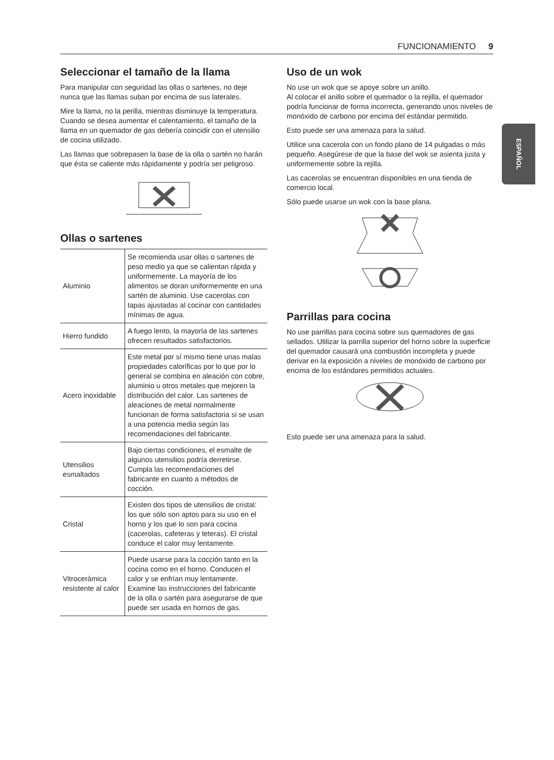FUNCIONAMIENTO 9
ESPAÑOL
Seleccionar el tamaño de la llama
Para manipular con seguridad las ollas o sartenes, no deje nunca que las llamas suban por encima de sus laterales.
Mire la llama, no la perilla, mientras disminuye la temperatura. Cuando se desea aumentar el calentamiento, el tamaño de la llama en un quemador de gas debería coincidir con el utensilio de cocina utilizado.
Las llamas que sobrepasen la base de la olla o sartén no harán que ésta se caliente más rápidamente y podría ser peligroso.
Ollas o sartenes
| Aluminio | Se recomienda usar ollas o sartenes de peso medio ya que se calientan rápida y uniformemente. La mayoría de los alimentos se doran uniformemente en una sartén de aluminio. Use cacerolas con tapas ajustadas al cocinar con cantidades mínimas de agua. |
| Hierro fundido | A fuego lento, la mayoría de las sartenes ofrecen resultados satisfactorios. |
| Acero inoxidable | Este metal por sí mismo tiene unas malas propiedades caloríficas por lo que por lo general se combina en aleación con cobre, aluminio u otros metales que mejoren la distribución del calor. Las sartenes de aleaciones de metal normalmente funcionan de forma satisfactoria si se usan a una potencia media según las recomendaciones del fabricante. |
| Utensilios esmaltados | Bajo ciertas condiciones, el esmalte de algunos utensilios podría derretirse. Cumpla las recomendaciones del fabricante en cuanto a métodos de cocción. |
| Cristal | Existen dos tipos de utensilios de cristal: los que sólo son aptos para su uso en el horno y los que lo son para cocina (cacerolas, cafeteras y teteras). El cristal conduce el calor muy lentamente. |
| Vitrocerámica resistente al calor | Puede usarse para la cocción tanto en la cocina como en el horno. Conducen el calor y se enfrían muy lentamente. Examine las instrucciones del fabricante de la olla o sartén para asegurarse de que puede ser usada en hornos de gas. |
Uso de un wok
No use un wok que se apoye sobre un anillo.
Al colocar el anillo sobre el quemador o la rejilla, el quemador podría funcionar de forma incorrecta, generando unos niveles de monóxido de carbono por encima del estándar permitido.
Esto puede ser una amenaza para la salud.
Utilice una cacerola con un fondo plano de 14 pulgadas o más pequeño. Asegúrese de que la base del wok se asienta justa y uniformemente sobre la rejilla.
Las cacerolas se encuentran disponibles en una tienda de comercio local.
Sólo puede usarse un wok con la base plana.
Parrillas para cocina
No use parrillas para cocina sobre sus quemadores de gas sellados. Utilizar la parrilla superior del horno sobre la superficie del quemador causará una combustión incompleta y puede derivar en la exposición a niveles de monóxido de carbono por encima de los estándares permitidos actuales.
Esto puede ser una amenaza para la salud.